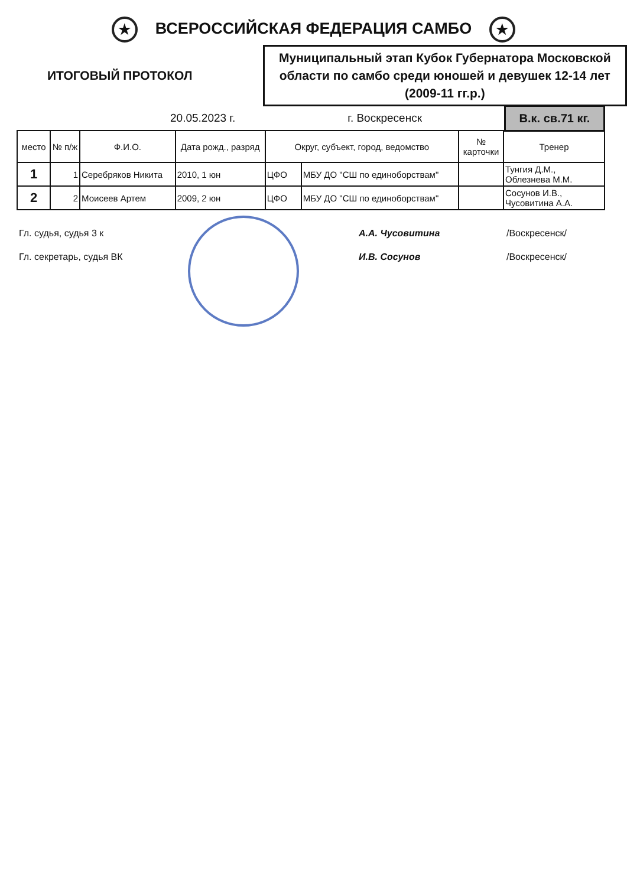★ ВСЕРОССИЙСКАЯ ФЕДЕРАЦИЯ САМБО ★
ИТОГОВЫЙ ПРОТОКОЛ
Муниципальный этап Кубок Губернатора Московской области по самбо среди юношей и девушек 12-14 лет (2009-11 гг.р.)
20.05.2023 г. г. Воскресенск В.к. св.71 кг.
| место | № п/ж | Ф.И.О. | Дата рожд., разряд | Округ, субъект, город, ведомство | | № карточки | Тренер |
| --- | --- | --- | --- | --- | --- | --- | --- |
| 1 | 1 | Серебряков Никита | 2010, 1 юн | ЦФО | МБУ ДО "СШ по единоборствам" | | Тунгия Д.М., Облезнева М.М. |
| 2 | 2 | Моисеев Артем | 2009, 2 юн | ЦФО | МБУ ДО "СШ по единоборствам" | | Сосунов И.В., Чусовитина А.А. |
Гл. судья, судья 3 к
Гл. секретарь, судья ВК
А.А. Чусовитина
И.В. Сосунов
/Воскресенск/
/Воскресенск/